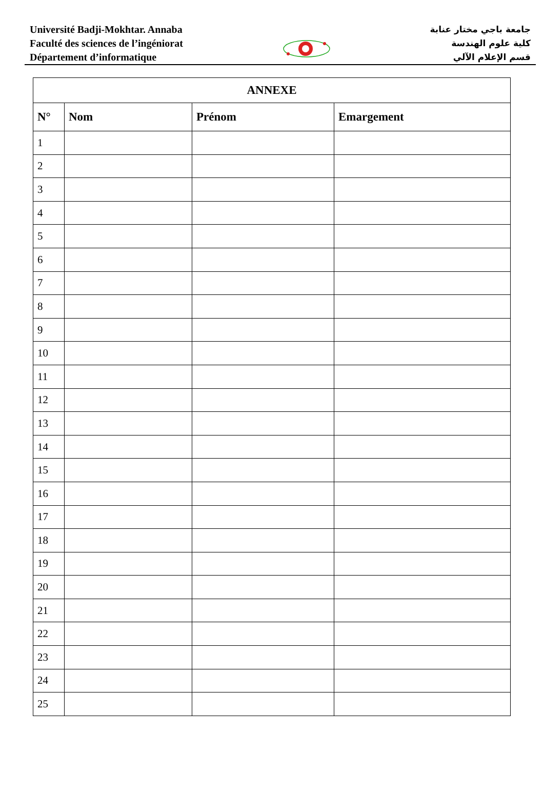Université Badji-Mokhtar. Annaba
Faculté des sciences de l’ingéniorat
Département d’informatique
جامعة باجي مختار عنابة
كلية علوم الهندسة
قسم الإعلام الآلي
| ANNEXE | | | |
| --- | --- | --- | --- |
| N° | Nom | Prénom | Emargement |
| 1 | | | |
| 2 | | | |
| 3 | | | |
| 4 | | | |
| 5 | | | |
| 6 | | | |
| 7 | | | |
| 8 | | | |
| 9 | | | |
| 10 | | | |
| 11 | | | |
| 12 | | | |
| 13 | | | |
| 14 | | | |
| 15 | | | |
| 16 | | | |
| 17 | | | |
| 18 | | | |
| 19 | | | |
| 20 | | | |
| 21 | | | |
| 22 | | | |
| 23 | | | |
| 24 | | | |
| 25 | | | |